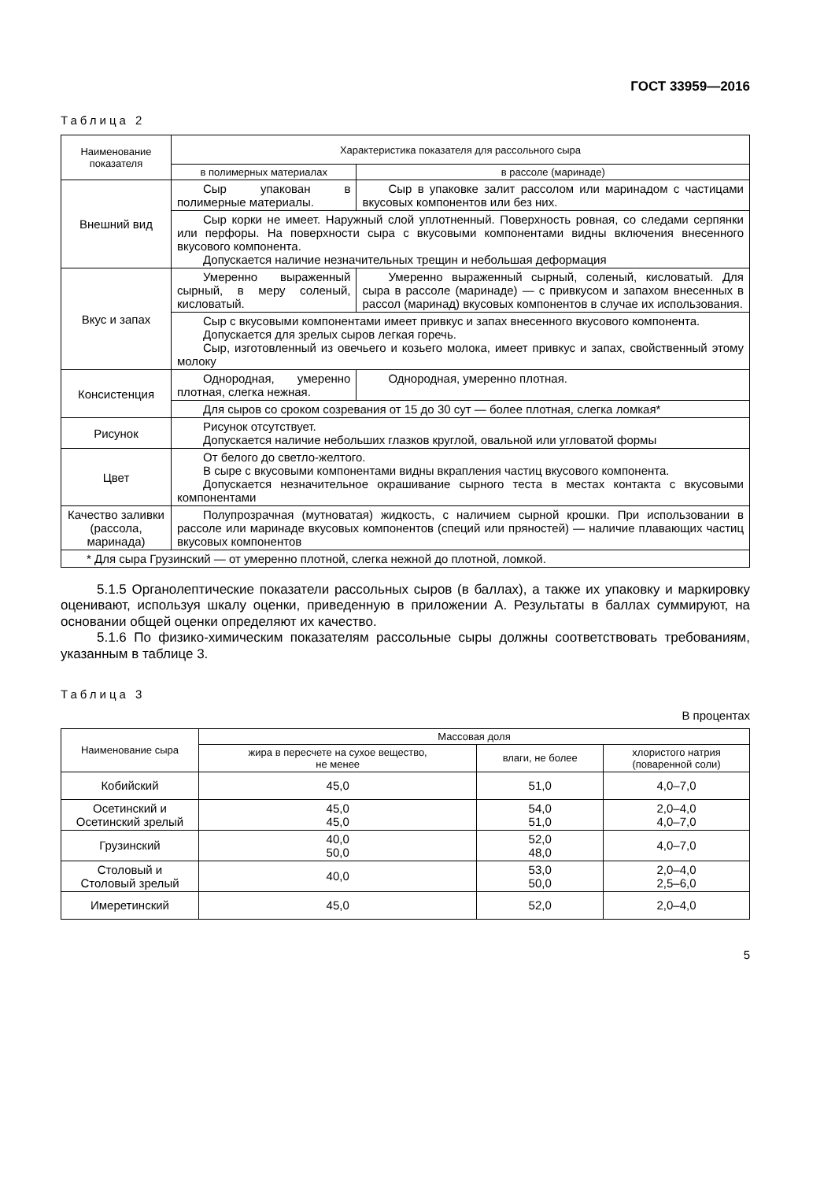ГОСТ 33959—2016
Таблица 2
| Наименование показателя | Характеристика показателя для рассольного сыра | |
| --- | --- | --- |
| | в полимерных материалах | в рассоле (маринаде) |
| Внешний вид | Сыр упакован в полимерные материалы. | Сыр в упаковке залит рассолом или маринадом с частицами вкусовых компонентов или без них. |
| | Сыр корки не имеет. Наружный слой уплотненный. Поверхность ровная, со следами серпянки или перфоры. На поверхности сыра с вкусовыми компонентами видны включения внесенного вкусового компонента. Допускается наличие незначительных трещин и небольшая деформация | |
| Вкус и запах | Умеренно выраженный сырный, в меру соленый, кисловатый. | Умеренно выраженный сырный, соленый, кисловатый. Для сыра в рассоле (маринаде) — с привкусом и запахом внесенных в рассол (маринад) вкусовых компонентов в случае их использования. |
| | Сыр с вкусовыми компонентами имеет привкус и запах внесенного вкусового компонента. Допускается для зрелых сыров легкая горечь. Сыр, изготовленный из овечьего и козьего молока, имеет привкус и запах, свойственный этому молоку | |
| Консистенция | Однородная, умеренно плотная, слегка нежная. | Однородная, умеренно плотная. |
| | Для сыров со сроком созревания от 15 до 30 сут — более плотная, слегка ломкая* | |
| Рисунок | Рисунок отсутствует. Допускается наличие небольших глазков круглой, овальной или угловатой формы | |
| Цвет | От белого до светло-желтого. В сыре с вкусовыми компонентами видны вкрапления частиц вкусового компонента. Допускается незначительное окрашивание сырного теста в местах контакта с вкусовыми компонентами | |
| Качество заливки (рассола, маринада) | Полупрозрачная (мутноватая) жидкость, с наличием сырной крошки. При использовании в рассоле или маринаде вкусовых компонентов (специй или пряностей) — наличие плавающих частиц вкусовых компонентов | |
| * Для сыра Грузинский — от умеренно плотной, слегка нежной до плотной, ломкой. | | |
5.1.5 Органолептические показатели рассольных сыров (в баллах), а также их упаковку и маркировку оценивают, используя шкалу оценки, приведенную в приложении А. Результаты в баллах суммируют, на основании общей оценки определяют их качество.
5.1.6 По физико-химическим показателям рассольные сыры должны соответствовать требованиям, указанным в таблице 3.
Таблица 3
В процентах
| Наименование сыра | Массовая доля | | |
| --- | --- | --- | --- |
| | жира в пересчете на сухое вещество, не менее | влаги, не более | хлористого натрия (поваренной соли) |
| Кобийский | 45,0 | 51,0 | 4,0–7,0 |
| Осетинский и Осетинский зрелый | 45,0 45,0 | 54,0 51,0 | 2,0–4,0 4,0–7,0 |
| Грузинский | 40,0 50,0 | 52,0 48,0 | 4,0–7,0 |
| Столовый и Столовый зрелый | 40,0 | 53,0 50,0 | 2,0–4,0 2,5–6,0 |
| Имеретинский | 45,0 | 52,0 | 2,0–4,0 |
5